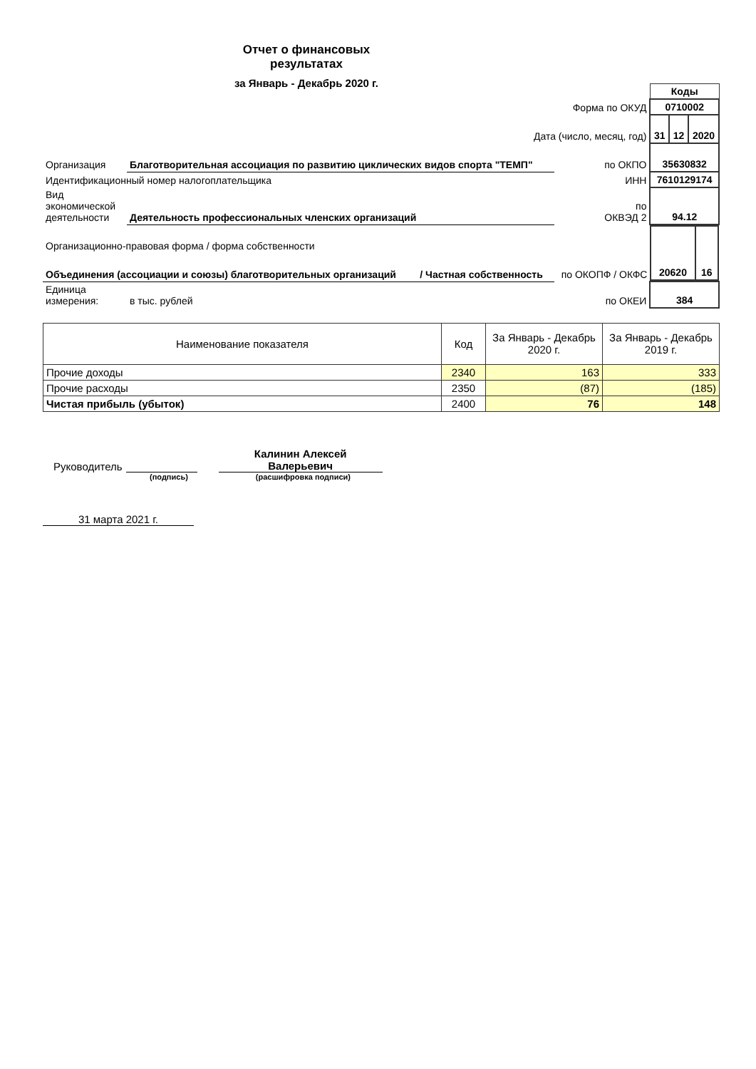Отчет о финансовых
результатах
за Январь - Декабрь 2020 г.
| | | | | Коды | | |
| Форма по ОКУД | | | | 0710002 | | |
| Дата (число, месяц, год) | | | | 31 | 12 | 2020 |
| Организация | Благотворительная ассоциация по развитию циклических видов спорта "ТЕМП" | | по ОКПО | 35630832 | | |
| Идентификационный номер налогоплательщика | | | ИНН | 7610129174 | | |
| Вид экономической деятельности | Деятельность профессиональных членских организаций | | по ОКВЭД 2 | 94.12 | | |
| Организационно-правовая форма / форма собственности | | | | / 20620 / 16 / | | |
| Объединения (ассоциации и союзы) благотворительных организаций | | / Частная собственность | по ОКОПФ / ОКФС | | | |
| Единица измерения: | в тыс. рублей | | по ОКЕИ | 384 | | |
| Наименование показателя | Код | За Январь - Декабрь 2020 г. | За Январь - Декабрь 2019 г. |
| --- | --- | --- | --- |
| Прочие доходы | 2340 | 163 | 333 |
| Прочие расходы | 2350 | (87) | (185) |
| Чистая прибыль (убыток) | 2400 | 76 | 148 |
Руководитель
Калинин Алексей
Валерьевич
(подпись) (расшифровка подписи)
31 марта 2021 г.